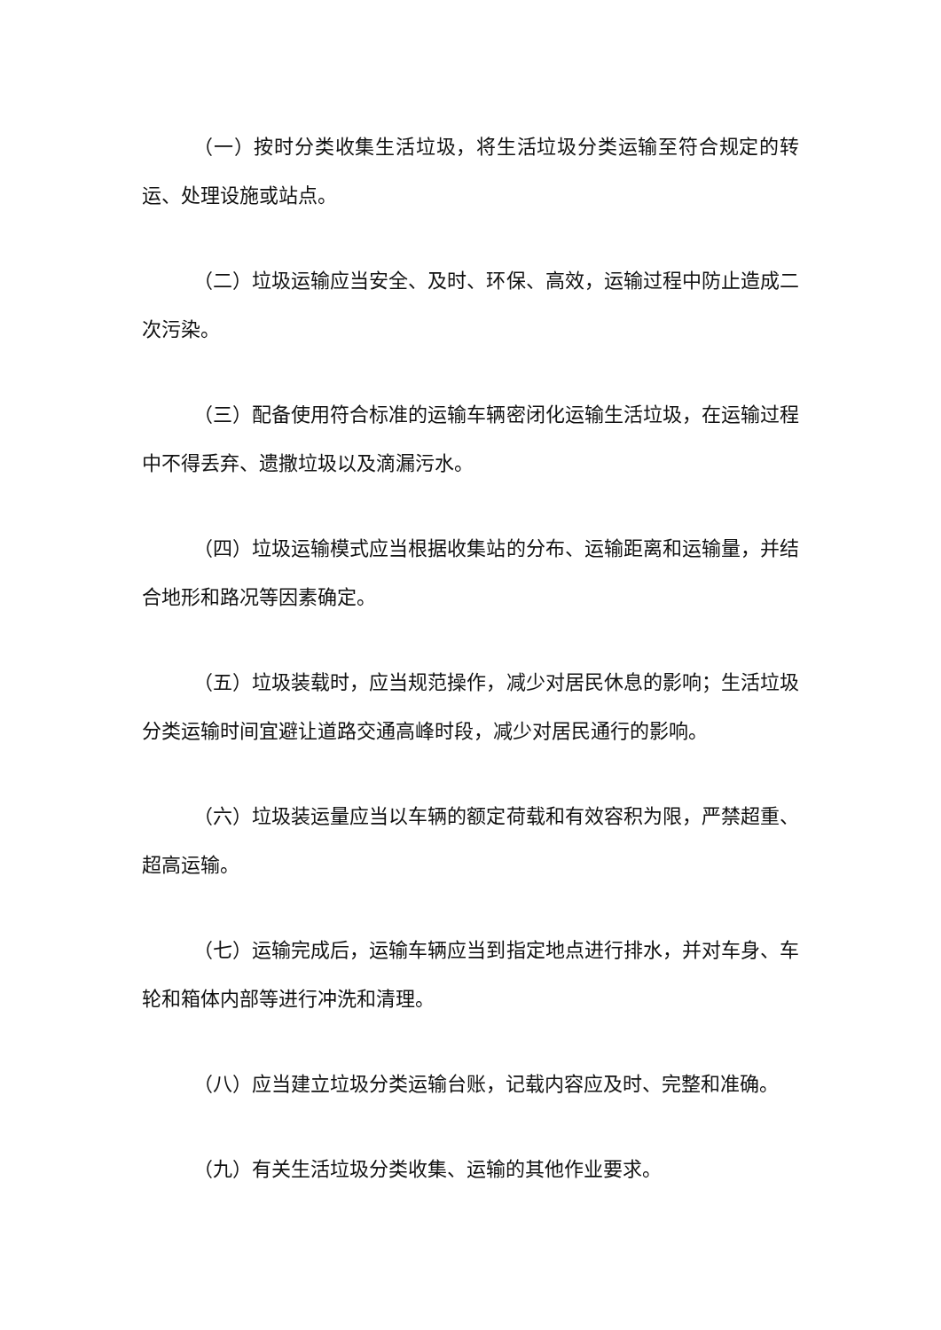（一）按时分类收集生活垃圾，将生活垃圾分类运输至符合规定的转运、处理设施或站点。
（二）垃圾运输应当安全、及时、环保、高效，运输过程中防止造成二次污染。
（三）配备使用符合标准的运输车辆密闭化运输生活垃圾，在运输过程中不得丢弃、遗撒垃圾以及滴漏污水。
（四）垃圾运输模式应当根据收集站的分布、运输距离和运输量，并结合地形和路况等因素确定。
（五）垃圾装载时，应当规范操作，减少对居民休息的影响；生活垃圾分类运输时间宜避让道路交通高峰时段，减少对居民通行的影响。
（六）垃圾装运量应当以车辆的额定荷载和有效容积为限，严禁超重、超高运输。
（七）运输完成后，运输车辆应当到指定地点进行排水，并对车身、车轮和箱体内部等进行冲洗和清理。
（八）应当建立垃圾分类运输台账，记载内容应及时、完整和准确。
（九）有关生活垃圾分类收集、运输的其他作业要求。